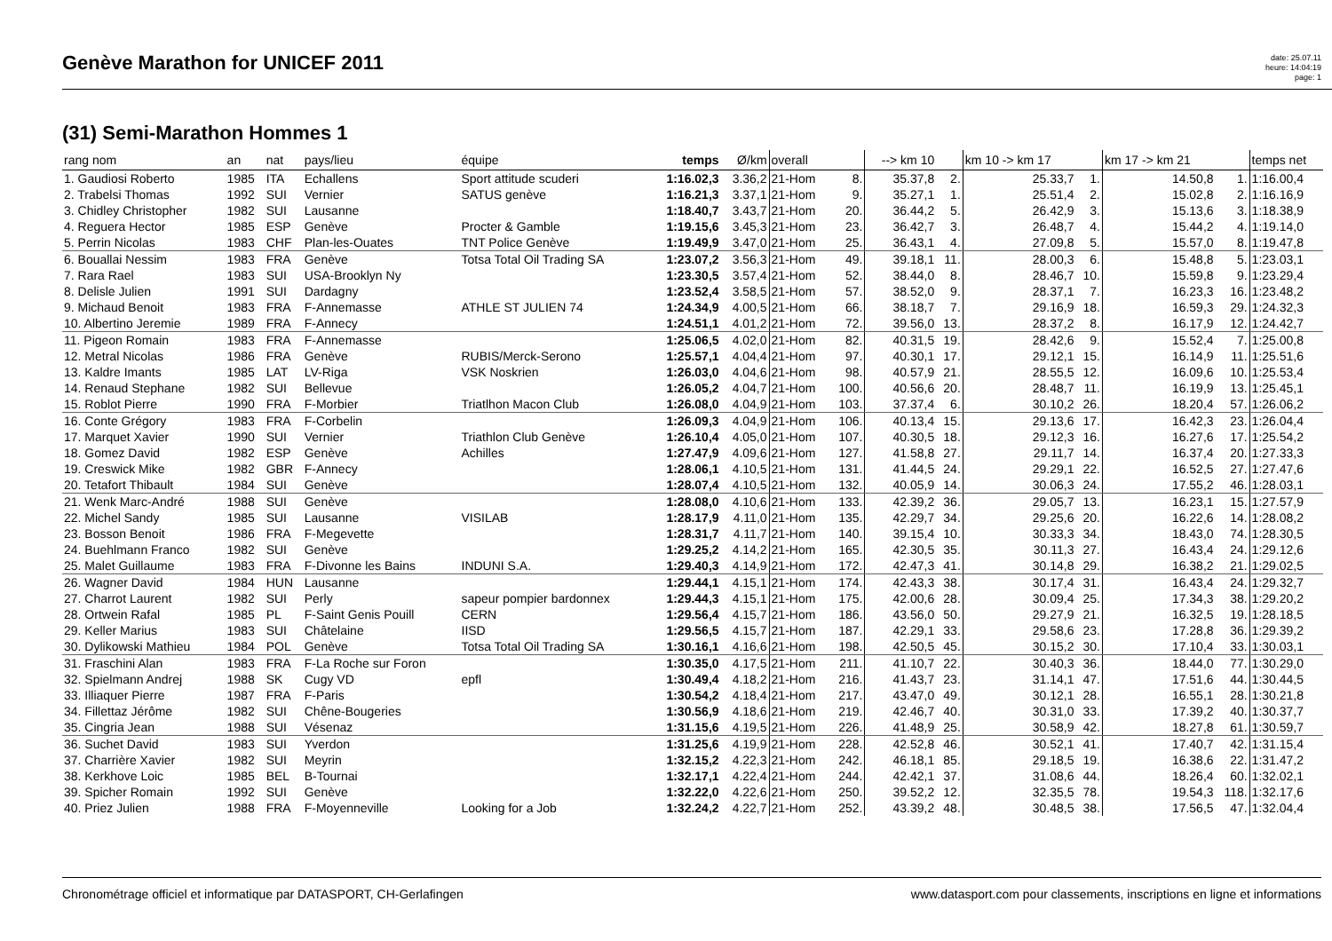Genève Marathon for UNICEF 2011
date: 25.07.11
heure: 14:04:19
page: 1
(31) Semi-Marathon Hommes 1
| rang nom | an | nat | pays/lieu | équipe | temps | Ø/km | overall | | --> km 10 | | km 10 -> km 17 | | km 17 -> km 21 | | temps net |
| --- | --- | --- | --- | --- | --- | --- | --- | --- | --- | --- | --- | --- | --- | --- | --- |
| 1. Gaudiosi Roberto | 1985 | ITA | Echallens | Sport attitude scuderi | 1:16.02,3 | 3.36,2 | 21-Hom | 8. | 35.37,8 | 2. | 25.33,7 | 1. | 14.50,8 | 1. | 1:16.00,4 |
| 2. Trabelsi Thomas | 1992 | SUI | Vernier | SATUS genève | 1:16.21,3 | 3.37,1 | 21-Hom | 9. | 35.27,1 | 1. | 25.51,4 | 2. | 15.02,8 | 2. | 1:16.16,9 |
| 3. Chidley Christopher | 1982 | SUI | Lausanne | | 1:18.40,7 | 3.43,7 | 21-Hom | 20. | 36.44,2 | 5. | 26.42,9 | 3. | 15.13,6 | 3. | 1:18.38,9 |
| 4. Reguera Hector | 1985 | ESP | Genève | Procter & Gamble | 1:19.15,6 | 3.45,3 | 21-Hom | 23. | 36.42,7 | 3. | 26.48,7 | 4. | 15.44,2 | 4. | 1:19.14,0 |
| 5. Perrin Nicolas | 1983 | CHF | Plan-les-Ouates | TNT Police Genève | 1:19.49,9 | 3.47,0 | 21-Hom | 25. | 36.43,1 | 4. | 27.09,8 | 5. | 15.57,0 | 8. | 1:19.47,8 |
| 6. Bouallai Nessim | 1983 | FRA | Genève | Totsa Total Oil Trading SA | 1:23.07,2 | 3.56,3 | 21-Hom | 49. | 39.18,1 | 11. | 28.00,3 | 6. | 15.48,8 | 5. | 1:23.03,1 |
| 7. Rara Rael | 1983 | SUI | USA-Brooklyn Ny | | 1:23.30,5 | 3.57,4 | 21-Hom | 52. | 38.44,0 | 8. | 28.46,7 | 10. | 15.59,8 | 9. | 1:23.29,4 |
| 8. Delisle Julien | 1991 | SUI | Dardagny | | 1:23.52,4 | 3.58,5 | 21-Hom | 57. | 38.52,0 | 9. | 28.37,1 | 7. | 16.23,3 | 16. | 1:23.48,2 |
| 9. Michaud Benoit | 1983 | FRA | F-Annemasse | ATHLE ST JULIEN 74 | 1:24.34,9 | 4.00,5 | 21-Hom | 66. | 38.18,7 | 7. | 29.16,9 | 18. | 16.59,3 | 29. | 1:24.32,3 |
| 10. Albertino Jeremie | 1989 | FRA | F-Annecy | | 1:24.51,1 | 4.01,2 | 21-Hom | 72. | 39.56,0 | 13. | 28.37,2 | 8. | 16.17,9 | 12. | 1:24.42,7 |
| 11. Pigeon Romain | 1983 | FRA | F-Annemasse | | 1:25.06,5 | 4.02,0 | 21-Hom | 82. | 40.31,5 | 19. | 28.42,6 | 9. | 15.52,4 | 7. | 1:25.00,8 |
| 12. Metral Nicolas | 1986 | FRA | Genève | RUBIS/Merck-Serono | 1:25.57,1 | 4.04,4 | 21-Hom | 97. | 40.30,1 | 17. | 29.12,1 | 15. | 16.14,9 | 11. | 1:25.51,6 |
| 13. Kaldre Imants | 1985 | LAT | LV-Riga | VSK Noskrien | 1:26.03,0 | 4.04,6 | 21-Hom | 98. | 40.57,9 | 21. | 28.55,5 | 12. | 16.09,6 | 10. | 1:25.53,4 |
| 14. Renaud Stephane | 1982 | SUI | Bellevue | | 1:26.05,2 | 4.04,7 | 21-Hom | 100. | 40.56,6 | 20. | 28.48,7 | 11. | 16.19,9 | 13. | 1:25.45,1 |
| 15. Roblot Pierre | 1990 | FRA | F-Morbier | Triatlhon Macon Club | 1:26.08,0 | 4.04,9 | 21-Hom | 103. | 37.37,4 | 6. | 30.10,2 | 26. | 18.20,4 | 57. | 1:26.06,2 |
| 16. Conte Grégory | 1983 | FRA | F-Corbelin | | 1:26.09,3 | 4.04,9 | 21-Hom | 106. | 40.13,4 | 15. | 29.13,6 | 17. | 16.42,3 | 23. | 1:26.04,4 |
| 17. Marquet Xavier | 1990 | SUI | Vernier | Triathlon Club Genève | 1:26.10,4 | 4.05,0 | 21-Hom | 107. | 40.30,5 | 18. | 29.12,3 | 16. | 16.27,6 | 17. | 1:25.54,2 |
| 18. Gomez David | 1982 | ESP | Genève | Achilles | 1:27.47,9 | 4.09,6 | 21-Hom | 127. | 41.58,8 | 27. | 29.11,7 | 14. | 16.37,4 | 20. | 1:27.33,3 |
| 19. Creswick Mike | 1982 | GBR | F-Annecy | | 1:28.06,1 | 4.10,5 | 21-Hom | 131. | 41.44,5 | 24. | 29.29,1 | 22. | 16.52,5 | 27. | 1:27.47,6 |
| 20. Tetafort Thibault | 1984 | SUI | Genève | | 1:28.07,4 | 4.10,5 | 21-Hom | 132. | 40.05,9 | 14. | 30.06,3 | 24. | 17.55,2 | 46. | 1:28.03,1 |
| 21. Wenk Marc-André | 1988 | SUI | Genève | | 1:28.08,0 | 4.10,6 | 21-Hom | 133. | 42.39,2 | 36. | 29.05,7 | 13. | 16.23,1 | 15. | 1:27.57,9 |
| 22. Michel Sandy | 1985 | SUI | Lausanne | VISILAB | 1:28.17,9 | 4.11,0 | 21-Hom | 135. | 42.29,7 | 34. | 29.25,6 | 20. | 16.22,6 | 14. | 1:28.08,2 |
| 23. Bosson Benoit | 1986 | FRA | F-Megevette | | 1:28.31,7 | 4.11,7 | 21-Hom | 140. | 39.15,4 | 10. | 30.33,3 | 34. | 18.43,0 | 74. | 1:28.30,5 |
| 24. Buehlmann Franco | 1982 | SUI | Genève | | 1:29.25,2 | 4.14,2 | 21-Hom | 165. | 42.30,5 | 35. | 30.11,3 | 27. | 16.43,4 | 24. | 1:29.12,6 |
| 25. Malet Guillaume | 1983 | FRA | F-Divonne les Bains | INDUNI S.A. | 1:29.40,3 | 4.14,9 | 21-Hom | 172. | 42.47,3 | 41. | 30.14,8 | 29. | 16.38,2 | 21. | 1:29.02,5 |
| 26. Wagner David | 1984 | HUN | Lausanne | | 1:29.44,1 | 4.15,1 | 21-Hom | 174. | 42.43,3 | 38. | 30.17,4 | 31. | 16.43,4 | 24. | 1:29.32,7 |
| 27. Charrot Laurent | 1982 | SUI | Perly | sapeur pompier bardonnex | 1:29.44,3 | 4.15,1 | 21-Hom | 175. | 42.00,6 | 28. | 30.09,4 | 25. | 17.34,3 | 38. | 1:29.20,2 |
| 28. Ortwein Rafal | 1985 | PL | F-Saint Genis Pouill | CERN | 1:29.56,4 | 4.15,7 | 21-Hom | 186. | 43.56,0 | 50. | 29.27,9 | 21. | 16.32,5 | 19. | 1:28.18,5 |
| 29. Keller Marius | 1983 | SUI | Châtelaine | IISD | 1:29.56,5 | 4.15,7 | 21-Hom | 187. | 42.29,1 | 33. | 29.58,6 | 23. | 17.28,8 | 36. | 1:29.39,2 |
| 30. Dylikowski Mathieu | 1984 | POL | Genève | Totsa Total Oil Trading SA | 1:30.16,1 | 4.16,6 | 21-Hom | 198. | 42.50,5 | 45. | 30.15,2 | 30. | 17.10,4 | 33. | 1:30.03,1 |
| 31. Fraschini Alan | 1983 | FRA | F-La Roche sur Foron | | 1:30.35,0 | 4.17,5 | 21-Hom | 211. | 41.10,7 | 22. | 30.40,3 | 36. | 18.44,0 | 77. | 1:30.29,0 |
| 32. Spielmann Andrej | 1988 | SK | Cugy VD | epfl | 1:30.49,4 | 4.18,2 | 21-Hom | 216. | 41.43,7 | 23. | 31.14,1 | 47. | 17.51,6 | 44. | 1:30.44,5 |
| 33. Illiaquer Pierre | 1987 | FRA | F-Paris | | 1:30.54,2 | 4.18,4 | 21-Hom | 217. | 43.47,0 | 49. | 30.12,1 | 28. | 16.55,1 | 28. | 1:30.21,8 |
| 34. Fillettaz Jérôme | 1982 | SUI | Chêne-Bougeries | | 1:30.56,9 | 4.18,6 | 21-Hom | 219. | 42.46,7 | 40. | 30.31,0 | 33. | 17.39,2 | 40. | 1:30.37,7 |
| 35. Cingria Jean | 1988 | SUI | Vésenaz | | 1:31.15,6 | 4.19,5 | 21-Hom | 226. | 41.48,9 | 25. | 30.58,9 | 42. | 18.27,8 | 61. | 1:30.59,7 |
| 36. Suchet David | 1983 | SUI | Yverdon | | 1:31.25,6 | 4.19,9 | 21-Hom | 228. | 42.52,8 | 46. | 30.52,1 | 41. | 17.40,7 | 42. | 1:31.15,4 |
| 37. Charrière Xavier | 1982 | SUI | Meyrin | | 1:32.15,2 | 4.22,3 | 21-Hom | 242. | 46.18,1 | 85. | 29.18,5 | 19. | 16.38,6 | 22. | 1:31.47,2 |
| 38. Kerkhove Loic | 1985 | BEL | B-Tournai | | 1:32.17,1 | 4.22,4 | 21-Hom | 244. | 42.42,1 | 37. | 31.08,6 | 44. | 18.26,4 | 60. | 1:32.02,1 |
| 39. Spicher Romain | 1992 | SUI | Genève | | 1:32.22,0 | 4.22,6 | 21-Hom | 250. | 39.52,2 | 12. | 32.35,5 | 78. | 19.54,3 | 118. | 1:32.17,6 |
| 40. Priez Julien | 1988 | FRA | F-Moyenneville | Looking for a Job | 1:32.24,2 | 4.22,7 | 21-Hom | 252. | 43.39,2 | 48. | 30.48,5 | 38. | 17.56,5 | 47. | 1:32.04,4 |
Chronométrage officiel et informatique par DATASPORT, CH-Gerlafingen www.datasport.com pour classements, inscriptions en ligne et informations